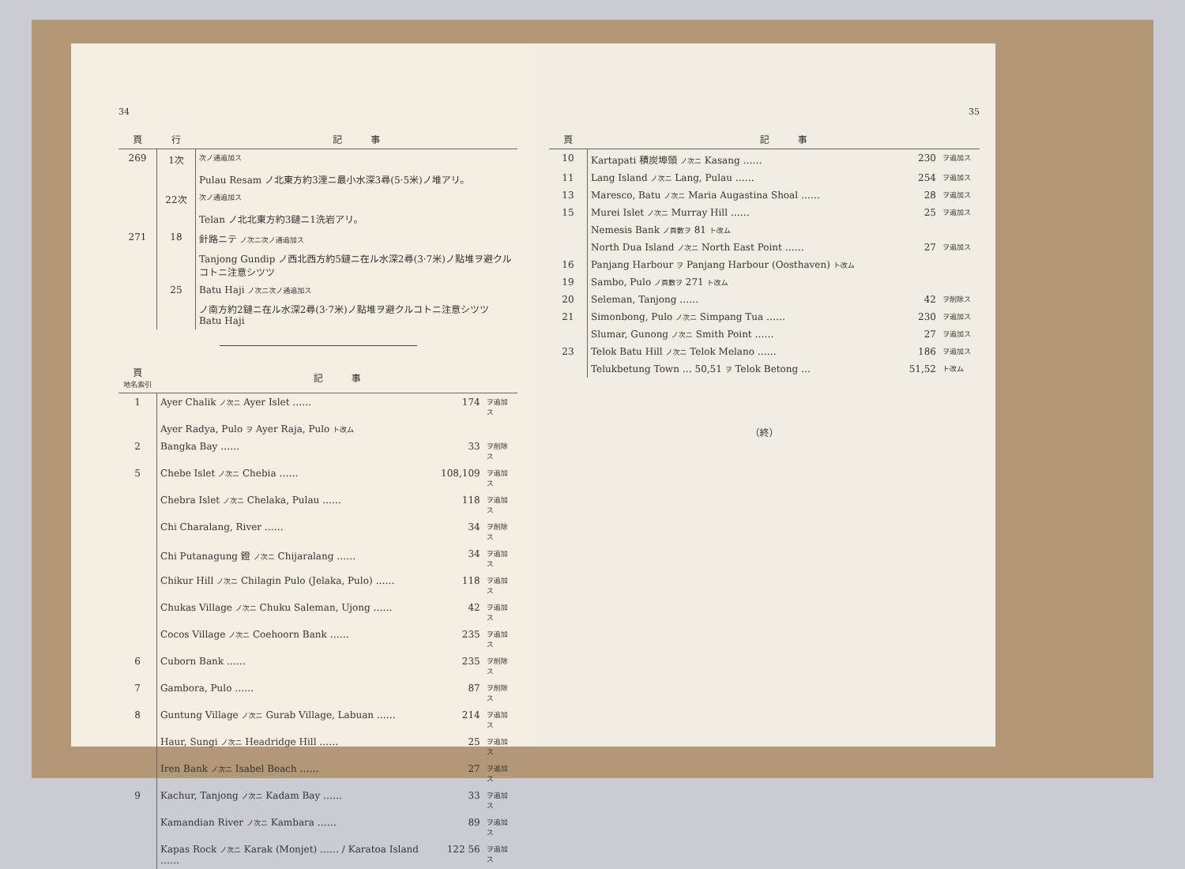34
| 頁 | 行 | 記 事 |
| --- | --- | --- |
| 269 | 1次 | 次ノ通追加ス |
| | | Pulau Resam ノ北東方約3浬ニ最小水深3尋(5·5米)ノ堆アリ。 |
| | 22次 | 次ノ通追加ス |
| | | Telan ノ北北東方約3鏈ニ1洗岩アリ。 |
| 271 | 18 | 針路ニテ ノ次ニ次ノ通追加ス |
| | | Tanjong Gundip ノ西北西方約5鏈ニ在ル水深2尋(3·7米)ノ點堆ヲ避クルコトニ注意シツツ |
| | 25 | Batu Haji ノ次ニ次ノ通追加ス |
| | | ノ南方約2鏈ニ在ル水深2尋(3·7米)ノ點堆ヲ避クルコトニ注意シツツ Batu Haji |
| 頁 地名索引 | 記 事 | | |
| --- | --- | --- | --- |
| 1 | Ayer Chalik ノ次ニ Ayer Islet …… | 174 | ヲ追加ス |
| | Ayer Radya, Pulo ヲ Ayer Raja, Pulo ト改ム | | |
| 2 | Bangka Bay …… | 33 | ヲ削除ス |
| 5 | Chebe Islet ノ次ニ Chebia …… | 108,109 | ヲ追加ス |
| | Chebra Islet ノ次ニ Chelaka, Pulau …… | 118 | ヲ追加ス |
| | Chi Charalang, River …… | 34 | ヲ削除ス |
| | Chi Putanagung 鐙 ノ次ニ Chijaralang …… | 34 | ヲ追加ス |
| | Chikur Hill ノ次ニ Chilagin Pulo (Jelaka, Pulo) …… | 118 | ヲ追加ス |
| | Chukas Village ノ次ニ Chuku Saleman, Ujong …… | 42 | ヲ追加ス |
| | Cocos Village ノ次ニ Coehoorn Bank …… | 235 | ヲ追加ス |
| 6 | Cuborn Bank …… | 235 | ヲ削除ス |
| 7 | Gambora, Pulo …… | 87 | ヲ削除ス |
| 8 | Guntung Village ノ次ニ Gurab Village, Labuan …… | 214 | ヲ追加ス |
| | Haur, Sungi ノ次ニ Headridge Hill …… | 25 | ヲ追加ス |
| | Iren Bank ノ次ニ Isabel Beach …… | 27 | ヲ追加ス |
| 9 | Kachur, Tanjong ノ次ニ Kadam Bay …… | 33 | ヲ追加ス |
| | Kamandian River ノ次ニ Kambara …… | 89 | ヲ追加ス |
| | Kapas Rock ノ次ニ Karak (Monjet) …… / Karatoa Island …… | 122 56 | ヲ追加ス |
35
| 頁 | 記 事 | | |
| --- | --- | --- | --- |
| 10 | Kartapati 積炭埠頭 ノ次ニ Kasang …… | 230 | ヲ追加ス |
| 11 | Lang Island ノ次ニ Lang, Pulau …… | 254 | ヲ追加ス |
| 13 | Maresco, Batu ノ次ニ Maria Augastina Shoal …… | 28 | ヲ追加ス |
| 15 | Murei Islet ノ次ニ Murray Hill …… | 25 | ヲ追加ス |
| | Nemesis Bank ノ頁數ヲ 81 ト改ム | | |
| | North Dua Island ノ次ニ North East Point …… | 27 | ヲ追加ス |
| 16 | Panjang Harbour ヲ Panjang Harbour (Oosthaven) ト改ム | | |
| 19 | Sambo, Pulo ノ頁數ヲ 271 ト改ム | | |
| 20 | Seleman, Tanjong …… | 42 | ヲ削除ス |
| 21 | Simonbong, Pulo ノ次ニ Simpang Tua …… | 230 | ヲ追加ス |
| | Slumar, Gunong ノ次ニ Smith Point …… | 27 | ヲ追加ス |
| 23 | Telok Batu Hill ノ次ニ Telok Melano …… | 186 | ヲ追加ス |
| | Telukbetung Town … 50,51 ヲ Telok Betong … | 51,52 | ト改ム |
（終）